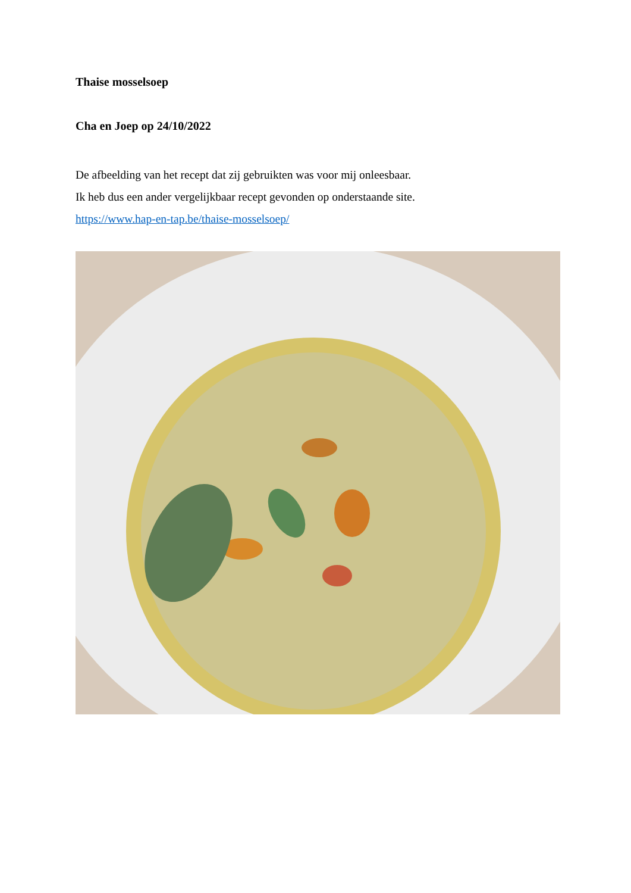Thaise mosselsoep
Cha en Joep op 24/10/2022
De afbeelding van het recept dat zij gebruikten was voor mij onleesbaar.
Ik heb dus een ander vergelijkbaar recept gevonden op onderstaande site.
https://www.hap-en-tap.be/thaise-mosselsoep/